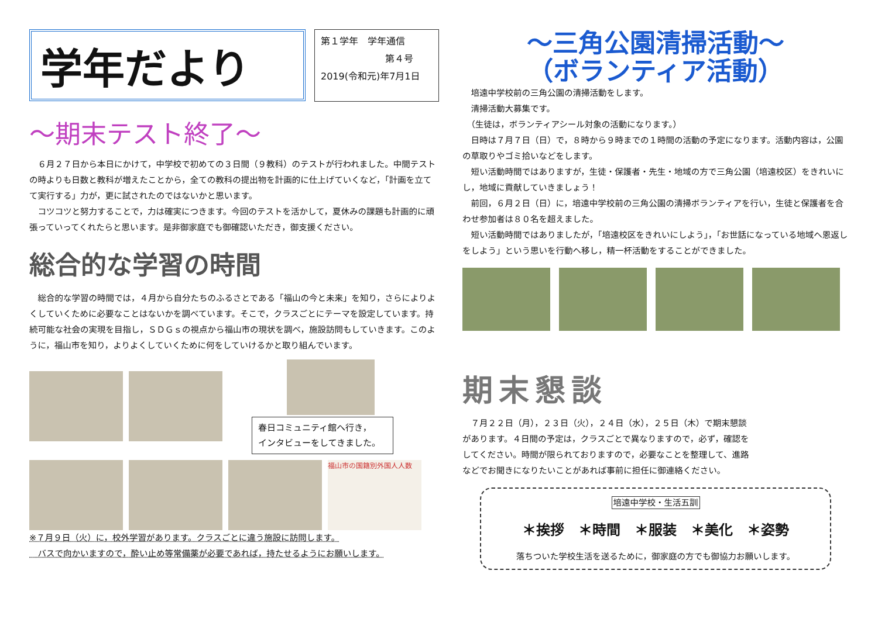学年だより
第１学年　学年通信
第４号
2019(令和元)年7月1日
～期末テスト終了～
　６月２７日から本日にかけて，中学校で初めての３日間（９教科）のテストが行われました。中間テストの時よりも日数と教科が増えたことから，全ての教科の提出物を計画的に仕上げていくなど，「計画を立てて実行する」力が，更に試されたのではないかと思います。
　コツコツと努力することで，力は確実につきます。今回のテストを活かして，夏休みの課題も計画的に頑張っていってくれたらと思います。是非御家庭でも御確認いただき，御支援ください。
総合的な学習の時間
　総合的な学習の時間では，４月から自分たちのふるさとである「福山の今と未来」を知り，さらによりよくしていくために必要なことはないかを調べています。そこで，クラスごとにテーマを設定しています。持続可能な社会の実現を目指し，ＳＤＧｓの視点から福山市の現状を調べ，施設訪問もしていきます。このように，福山市を知り，よりよくしていくために何をしていけるかと取り組んでいます。
春日コミュニティ館へ行き，
インタビューをしてきました。
福山市の国籍別外国人人数
※７月９日（火）に，校外学習があります。クラスごとに違う施設に訪問します。
　バスで向かいますので，酔い止め等常備薬が必要であれば，持たせるようにお願いします。
～三角公園清掃活動～
（ボランティア活動）
　培遠中学校前の三角公園の清掃活動をします。
　清掃活動大募集です。
　（生徒は，ボランティアシール対象の活動になります。）
　日時は７月７日（日）で，８時から９時までの１時間の活動の予定になります。活動内容は，公園の草取りやゴミ拾いなどをします。
　短い活動時間ではありますが，生徒・保護者・先生・地域の方で三角公園（培遠校区）をきれいにし，地域に貢献していきましょう！
　前回，６月２日（日）に，培遠中学校前の三角公園の清掃ボランティアを行い，生徒と保護者を合わせ参加者は８０名を超えました。
　短い活動時間ではありましたが，「培遠校区をきれいにしよう」，「お世話になっている地域へ恩返しをしよう」という思いを行動へ移し，精一杯活動をすることができました。
期末懇談
　７月２２日（月），２３日（火），２４日（水），２５日（木）で期末懇談があります。４日間の予定は，クラスごとで異なりますので，必ず，確認をしてください。時間が限られておりますので，必要なことを整理して、進路などでお聞きになりたいことがあれば事前に担任に御連絡ください。
培遠中学校・生活五訓
＊挨拶　＊時間　＊服装　＊美化　＊姿勢
落ちついた学校生活を送るために，御家庭の方でも御協力お願いします。